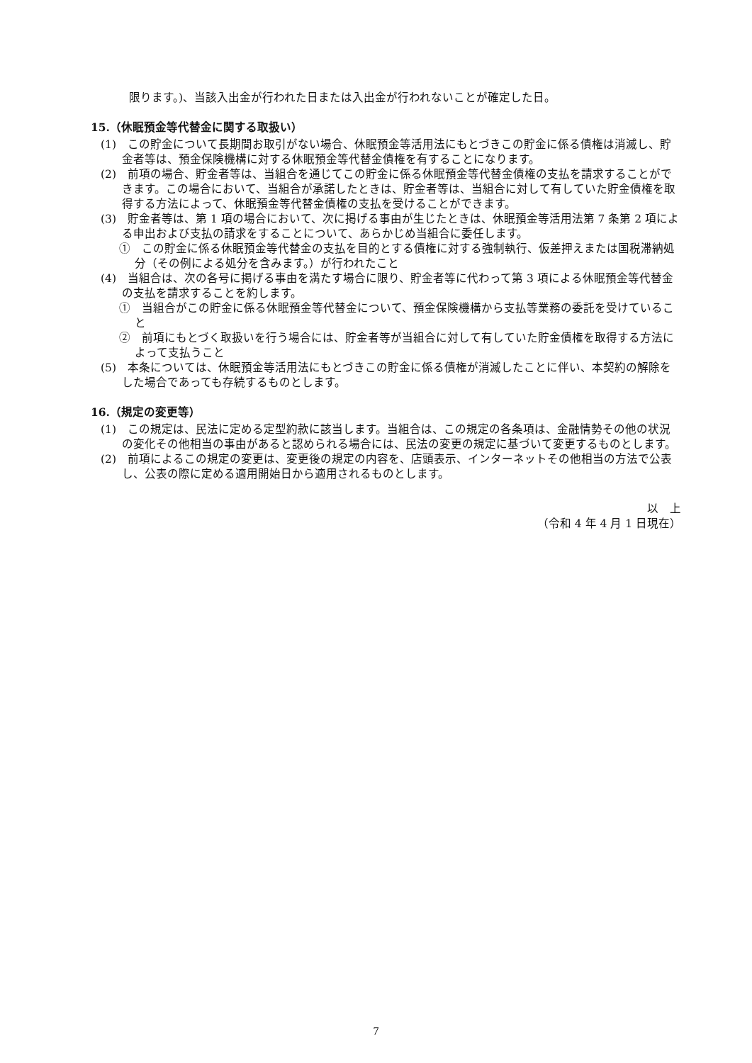限ります。)、当該入出金が行われた日または入出金が行われないことが確定した日。
15.（休眠預金等代替金に関する取扱い）
(1)　この貯金について長期間お取引がない場合、休眠預金等活用法にもとづきこの貯金に係る債権は消滅し、貯金者等は、預金保険機構に対する休眠預金等代替金債権を有することになります。
(2)　前項の場合、貯金者等は、当組合を通じてこの貯金に係る休眠預金等代替金債権の支払を請求することができます。この場合において、当組合が承諾したときは、貯金者等は、当組合に対して有していた貯金債権を取得する方法によって、休眠預金等代替金債権の支払を受けることができます。
(3)　貯金者等は、第 1 項の場合において、次に掲げる事由が生じたときは、休眠預金等活用法第 7 条第 2 項による申出および支払の請求をすることについて、あらかじめ当組合に委任します。
①　この貯金に係る休眠預金等代替金の支払を目的とする債権に対する強制執行、仮差押えまたは国税滞納処分（その例による処分を含みます。）が行われたこと
(4)　当組合は、次の各号に掲げる事由を満たす場合に限り、貯金者等に代わって第 3 項による休眠預金等代替金の支払を請求することを約します。
①　当組合がこの貯金に係る休眠預金等代替金について、預金保険機構から支払等業務の委託を受けていること
②　前項にもとづく取扱いを行う場合には、貯金者等が当組合に対して有していた貯金債権を取得する方法によって支払うこと
(5)　本条については、休眠預金等活用法にもとづきこの貯金に係る債権が消滅したことに伴い、本契約の解除をした場合であっても存続するものとします。
16.（規定の変更等）
(1)　この規定は、民法に定める定型約款に該当します。当組合は、この規定の各条項は、金融情勢その他の状況の変化その他相当の事由があると認められる場合には、民法の変更の規定に基づいて変更するものとします。
(2)　前項によるこの規定の変更は、変更後の規定の内容を、店頭表示、インターネットその他相当の方法で公表し、公表の際に定める適用開始日から適用されるものとします。
以　上
（令和 4 年 4 月 1 日現在）
7